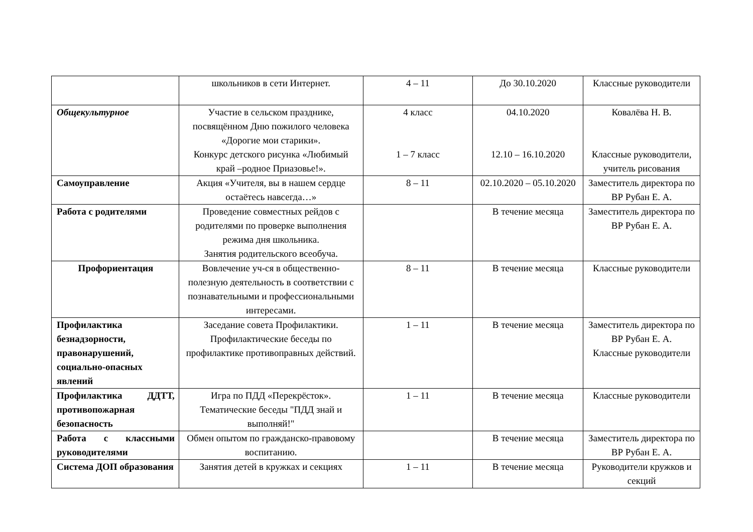| | школьников в сети Интернет. | 4 – 11 | До 30.10.2020 | Классные руководители |
| Общекультурное | Участие в сельском празднике, посвящённом Дню пожилого человека «Дорогие мои старики». Конкурс детского рисунка «Любимый край –родное Приазовье!». | 4 класс 1 – 7 класс | 04.10.2020 12.10 – 16.10.2020 | Ковалёва Н. В. Классные руководители, учитель рисования |
| Самоуправление | Акция «Учителя, вы в нашем сердце остаётесь навсегда…» | 8 – 11 | 02.10.2020 – 05.10.2020 | Заместитель директора по ВР Рубан Е. А. |
| Работа с родителями | Проведение совместных рейдов с родителями по проверке выполнения режима дня школьника. Занятия родительского всеобуча. | | В течение месяца | Заместитель директора по ВР Рубан Е. А. |
| Профориентация | Вовлечение уч-ся в общественно-полезную деятельность в соответствии с познавательными и профессиональными интересами. | 8 – 11 | В течение месяца | Классные руководители |
| Профилактика безнадзорности, правонарушений, социально-опасных явлений | Заседание совета Профилактики. Профилактические беседы по профилактике противоправных действий. | 1 – 11 | В течение месяца | Заместитель директора по ВР Рубан Е. А. Классные руководители |
| Профилактика ДДТТ, противопожарная безопасность | Игра по ПДД «Перекрёсток». Тематические беседы "ПДД знай и выполняй!" | 1 – 11 | В течение месяца | Классные руководители |
| Работа с классными руководителями | Обмен опытом по гражданско-правовому воспитанию. | | В течение месяца | Заместитель директора по ВР Рубан Е. А. |
| Система ДОП образования | Занятия детей в кружках и секциях | 1 – 11 | В течение месяца | Руководители кружков и секций |